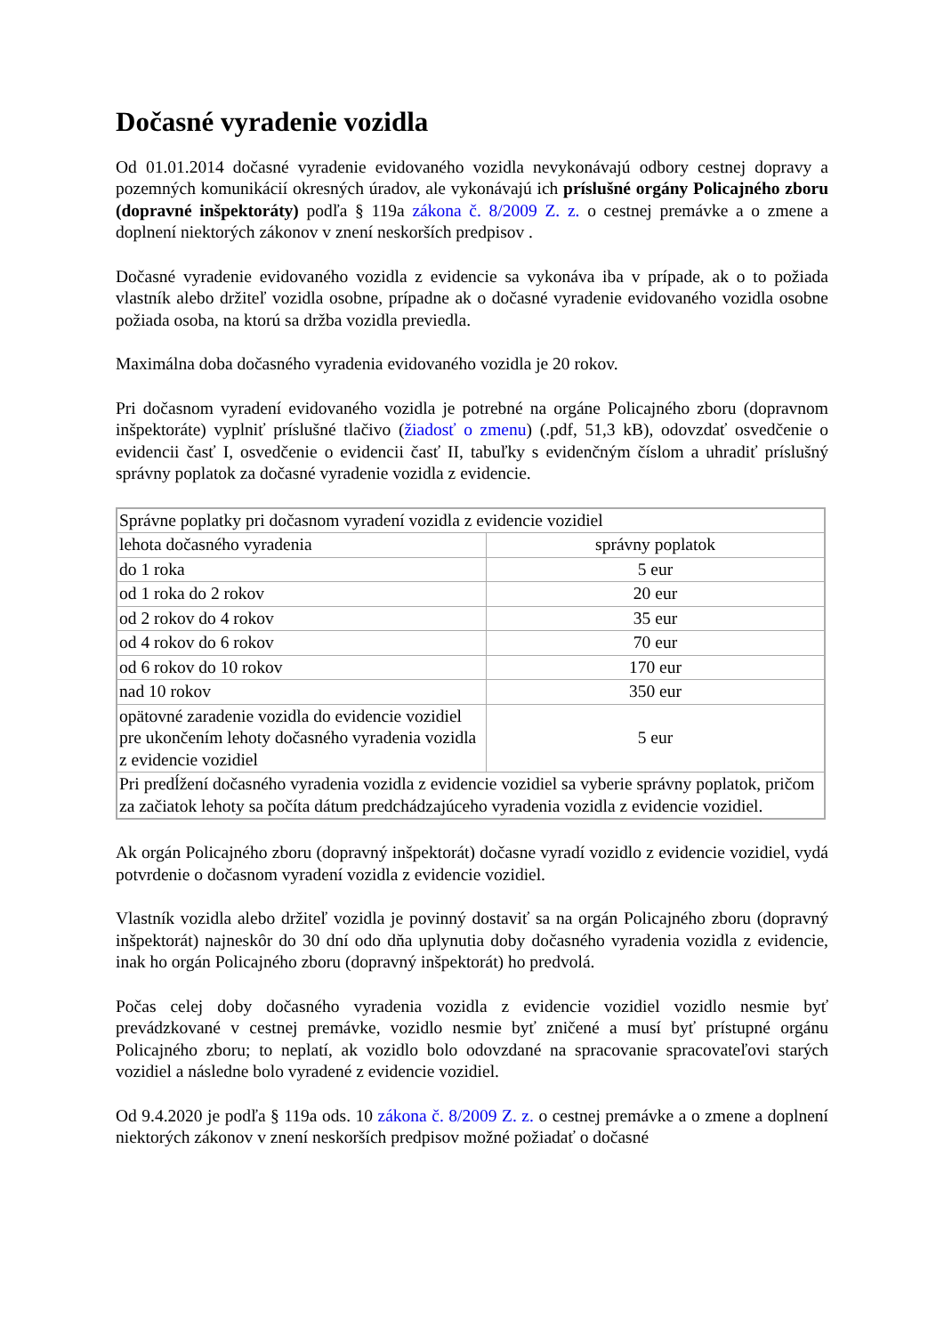Dočasné vyradenie vozidla
Od 01.01.2014 dočasné vyradenie evidovaného vozidla nevykonávajú odbory cestnej dopravy a pozemných komunikácií okresných úradov, ale vykonávajú ich príslušné orgány Policajného zboru (dopravné inšpektoráty) podľa § 119a zákona č. 8/2009 Z. z. o cestnej premávke a o zmene a doplnení niektorých zákonov v znení neskorších predpisov .
Dočasné vyradenie evidovaného vozidla z evidencie sa vykonáva iba v prípade, ak o to požiada vlastník alebo držiteľ vozidla osobne, prípadne ak o dočasné vyradenie evidovaného vozidla osobne požiada osoba, na ktorú sa držba vozidla previedla.
Maximálna doba dočasného vyradenia evidovaného vozidla je 20 rokov.
Pri dočasnom vyradení evidovaného vozidla je potrebné na orgáne Policajného zboru (dopravnom inšpektoráte) vyplniť príslušné tlačivo (žiadosť o zmenu) (.pdf, 51,3 kB), odovzdať osvedčenie o evidencii časť I, osvedčenie o evidencii časť II, tabuľky s evidenčným číslom a uhradiť príslušný správny poplatok za dočasné vyradenie vozidla z evidencie.
| Správne poplatky pri dočasnom vyradení vozidla z evidencie vozidiel | |
| lehota dočasného vyradenia | správny poplatok |
| do 1 roka | 5 eur |
| od 1 roka do 2 rokov | 20 eur |
| od 2 rokov do 4 rokov | 35 eur |
| od 4 rokov do 6 rokov | 70 eur |
| od 6 rokov do 10 rokov | 170 eur |
| nad 10 rokov | 350 eur |
| opätovné zaradenie vozidla do evidencie vozidiel pre ukončením lehoty dočasného vyradenia vozidla z evidencie vozidiel | 5 eur |
| Pri predĺžení dočasného vyradenia vozidla z evidencie vozidiel sa vyberie správny poplatok, pričom za začiatok lehoty sa počíta dátum predchádzajúceho vyradenia vozidla z evidencie vozidiel. | |
Ak orgán Policajného zboru (dopravný inšpektorát) dočasne vyradí vozidlo z evidencie vozidiel, vydá potvrdenie o dočasnom vyradení vozidla z evidencie vozidiel.
Vlastník vozidla alebo držiteľ vozidla je povinný dostaviť sa na orgán Policajného zboru (dopravný inšpektorát) najneskôr do 30 dní odo dňa uplynutia doby dočasného vyradenia vozidla z evidencie, inak ho orgán Policajného zboru (dopravný inšpektorát) ho predvolá.
Počas celej doby dočasného vyradenia vozidla z evidencie vozidiel vozidlo nesmie byť prevádzkované v cestnej premávke, vozidlo nesmie byť zničené a musí byť prístupné orgánu Policajného zboru; to neplatí, ak vozidlo bolo odovzdané na spracovanie spracovateľovi starých vozidiel a následne bolo vyradené z evidencie vozidiel.
Od 9.4.2020 je podľa § 119a ods. 10 zákona č. 8/2009 Z. z. o cestnej premávke a o zmene a doplnení niektorých zákonov v znení neskorších predpisov možné požiadať o dočasné